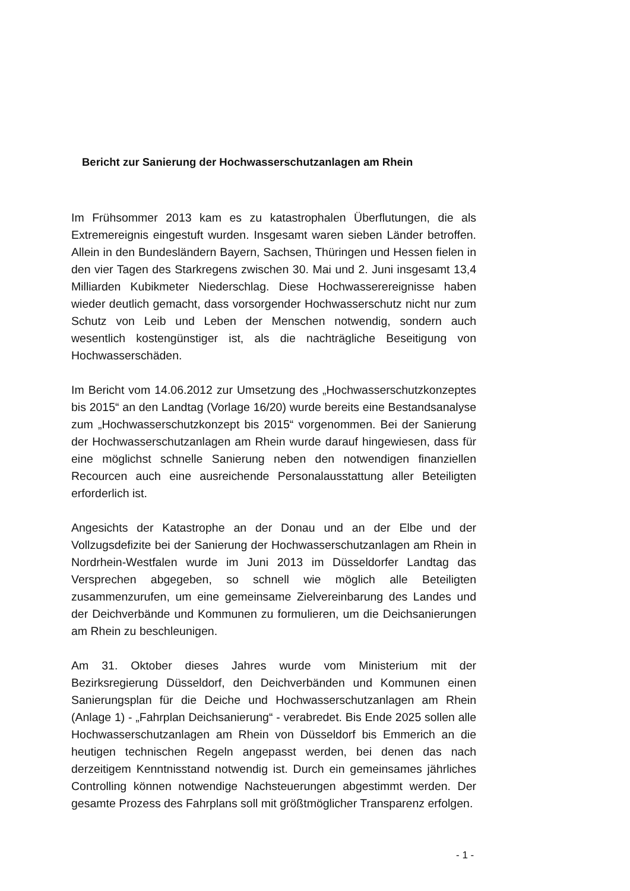Bericht zur Sanierung der Hochwasserschutzanlagen am Rhein
Im Frühsommer 2013 kam es zu katastrophalen Überflutungen, die als Extremereignis eingestuft wurden. Insgesamt waren sieben Länder betroffen. Allein in den Bundesländern Bayern, Sachsen, Thüringen und Hessen fielen in den vier Tagen des Starkregens zwischen 30. Mai und 2. Juni insgesamt 13,4 Milliarden Kubikmeter Niederschlag. Diese Hochwasserereignisse haben wieder deutlich gemacht, dass vorsorgender Hochwasserschutz nicht nur zum Schutz von Leib und Leben der Menschen notwendig, sondern auch wesentlich kostengünstiger ist, als die nachträgliche Beseitigung von Hochwasserschäden.
Im Bericht vom 14.06.2012 zur Umsetzung des „Hochwasserschutzkonzeptes bis 2015“ an den Landtag (Vorlage 16/20) wurde bereits eine Bestandsanalyse zum „Hochwasserschutzkonzept bis 2015“ vorgenommen. Bei der Sanierung der Hochwasserschutzanlagen am Rhein wurde darauf hingewiesen, dass für eine möglichst schnelle Sanierung neben den notwendigen finanziellen Recourcen auch eine ausreichende Personalausstattung aller Beteiligten erforderlich ist.
Angesichts der Katastrophe an der Donau und an der Elbe und der Vollzugsdefizite bei der Sanierung der Hochwasserschutzanlagen am Rhein in Nordrhein-Westfalen wurde im Juni 2013 im Düsseldorfer Landtag das Versprechen abgegeben, so schnell wie möglich alle Beteiligten zusammenzurufen, um eine gemeinsame Zielvereinbarung des Landes und der Deichverbände und Kommunen zu formulieren, um die Deichsanierungen am Rhein zu beschleunigen.
Am 31. Oktober dieses Jahres wurde vom Ministerium mit der Bezirksregierung Düsseldorf, den Deichverbänden und Kommunen einen Sanierungsplan für die Deiche und Hochwasserschutzanlagen am Rhein (Anlage 1) - „Fahrplan Deichsanierung“ - verabredet. Bis Ende 2025 sollen alle Hochwasserschutzanlagen am Rhein von Düsseldorf bis Emmerich an die heutigen technischen Regeln angepasst werden, bei denen das nach derzeitigem Kenntnisstand notwendig ist. Durch ein gemeinsames jährliches Controlling können notwendige Nachsteuerungen abgestimmt werden. Der gesamte Prozess des Fahrplans soll mit größtmöglicher Transparenz erfolgen.
- 1 -